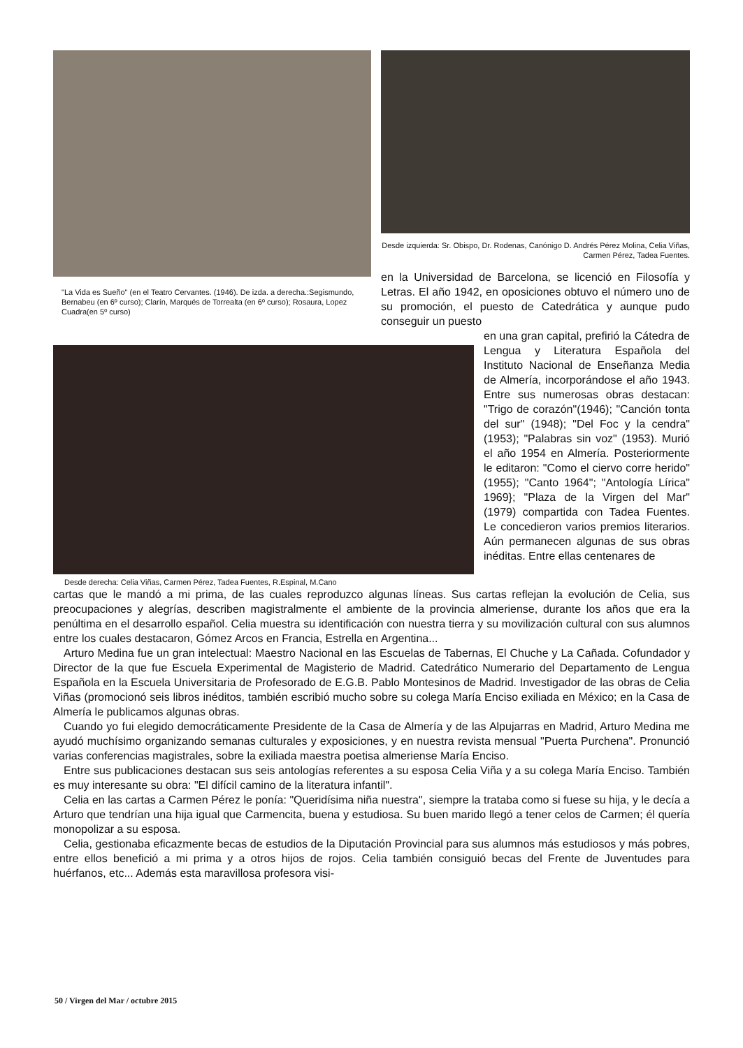"La Vida es Sueño" (en el Teatro Cervantes. (1946). De izda. a derecha.:Segismundo, Bernabeu (en 6º curso); Clarín, Marqués de Torrealta (en 6º curso); Rosaura, Lopez Cuadra(en 5º curso)
Desde izquierda: Sr. Obispo, Dr. Rodenas, Canónigo D. Andrés Pérez Molina, Celia Viñas, Carmen Pérez, Tadea Fuentes.
en la Universidad de Barcelona, se licenció en Filosofía y Letras. El año 1942, en oposiciones obtuvo el número uno de su promoción, el puesto de Catedrática y aunque pudo conseguir un puesto
Desde derecha: Celia Viñas, Carmen Pérez, Tadea Fuentes, R.Espinal, M.Cano
en una gran capital, prefirió la Cátedra de Lengua y Literatura Española del Instituto Nacional de Enseñanza Media de Almería, incorporándose el año 1943. Entre sus numerosas obras destacan: "Trigo de corazón"(1946); "Canción tonta del sur" (1948); "Del Foc y la cendra" (1953); "Palabras sin voz" (1953). Murió el año 1954 en Almería. Posteriormente le editaron: "Como el ciervo corre herido" (1955); "Canto 1964"; "Antología Lírica" 1969}; "Plaza de la Virgen del Mar" (1979) compartida con Tadea Fuentes. Le concedieron varios premios literarios. Aún permanecen algunas de sus obras inéditas. Entre ellas centenares de
cartas que le mandó a mi prima, de las cuales reproduzco algunas líneas. Sus cartas reflejan la evolución de Celia, sus preocupaciones y alegrías, describen magistralmente el ambiente de la provincia almeriense, durante los años que era la penúltima en el desarrollo español. Celia muestra su identificación con nuestra tierra y su movilización cultural con sus alumnos entre los cuales destacaron, Gómez Arcos en Francia, Estrella en Argentina...
Arturo Medina fue un gran intelectual: Maestro Nacional en las Escuelas de Tabernas, El Chuche y La Cañada. Cofundador y Director de la que fue Escuela Experimental de Magisterio de Madrid. Catedrático Numerario del Departamento de Lengua Española en la Escuela Universitaria de Profesorado de E.G.B. Pablo Montesinos de Madrid. Investigador de las obras de Celia Viñas (promocionó seis libros inéditos, también escribió mucho sobre su colega María Enciso exiliada en México; en la Casa de Almería le publicamos algunas obras.
Cuando yo fui elegido democráticamente Presidente de la Casa de Almería y de las Alpujarras en Madrid, Arturo Medina me ayudó muchísimo organizando semanas culturales y exposiciones, y en nuestra revista mensual "Puerta Purchena". Pronunció varias conferencias magistrales, sobre la exiliada maestra poetisa almeriense María Enciso.
Entre sus publicaciones destacan sus seis antologías referentes a su esposa Celia Viña y a su colega María Enciso. También es muy interesante su obra: "El difícil camino de la literatura infantil".
Celia en las cartas a Carmen Pérez le ponía: "Queridísima niña nuestra", siempre la trataba como si fuese su hija, y le decía a Arturo que tendrían una hija igual que Carmencita, buena y estudiosa. Su buen marido llegó a tener celos de Carmen; él quería monopolizar a su esposa.
Celia, gestionaba eficazmente becas de estudios de la Diputación Provincial para sus alumnos más estudiosos y más pobres, entre ellos benefició a mi prima y a otros hijos de rojos. Celia también consiguió becas del Frente de Juventudes para huérfanos, etc... Además esta maravillosa profesora visi-
50 / Virgen del Mar / octubre 2015